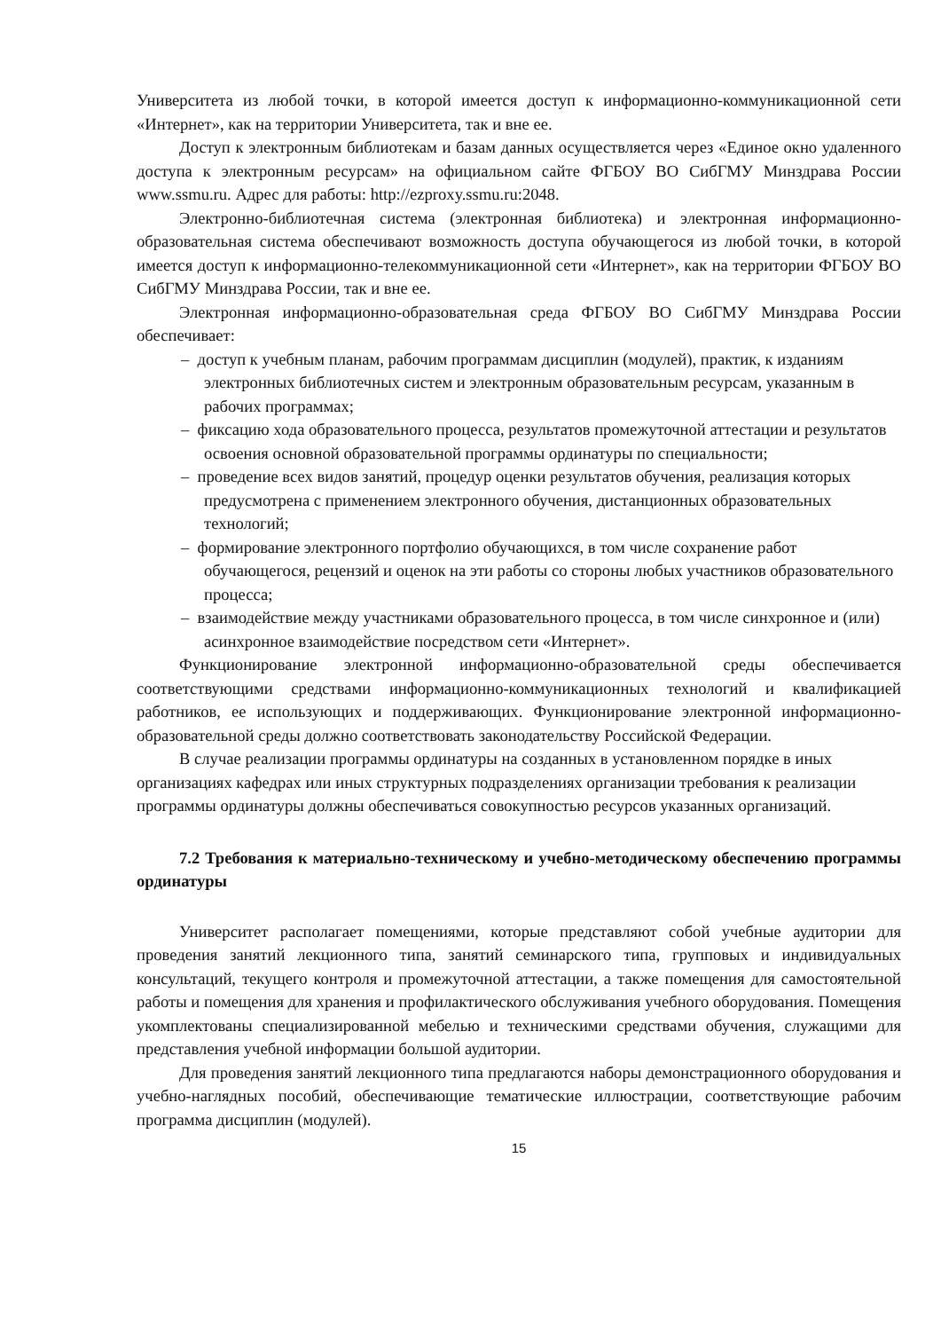Университета из любой точки, в которой имеется доступ к информационно-коммуникационной сети «Интернет», как на территории Университета, так и вне ее.
Доступ к электронным библиотекам и базам данных осуществляется через «Единое окно удаленного доступа к электронным ресурсам» на официальном сайте ФГБОУ ВО СибГМУ Минздрава России www.ssmu.ru. Адрес для работы: http://ezproxy.ssmu.ru:2048.
Электронно-библиотечная система (электронная библиотека) и электронная информационно-образовательная система обеспечивают возможность доступа обучающегося из любой точки, в которой имеется доступ к информационно-телекоммуникационной сети «Интернет», как на территории ФГБОУ ВО СибГМУ Минздрава России, так и вне ее.
Электронная информационно-образовательная среда ФГБОУ ВО СибГМУ Минздрава России обеспечивает:
– доступ к учебным планам, рабочим программам дисциплин (модулей), практик, к изданиям электронных библиотечных систем и электронным образовательным ресурсам, указанным в рабочих программах;
– фиксацию хода образовательного процесса, результатов промежуточной аттестации и результатов освоения основной образовательной программы ординатуры по специальности;
– проведение всех видов занятий, процедур оценки результатов обучения, реализация которых предусмотрена с применением электронного обучения, дистанционных образовательных технологий;
– формирование электронного портфолио обучающихся, в том числе сохранение работ обучающегося, рецензий и оценок на эти работы со стороны любых участников образовательного процесса;
– взаимодействие между участниками образовательного процесса, в том числе синхронное и (или) асинхронное взаимодействие посредством сети «Интернет».
Функционирование электронной информационно-образовательной среды обеспечивается соответствующими средствами информационно-коммуникационных технологий и квалификацией работников, ее использующих и поддерживающих. Функционирование электронной информационно-образовательной среды должно соответствовать законодательству Российской Федерации.
В случае реализации программы ординатуры на созданных в установленном порядке в иных организациях кафедрах или иных структурных подразделениях организации требования к реализации программы ординатуры должны обеспечиваться совокупностью ресурсов указанных организаций.
7.2 Требования к материально-техническому и учебно-методическому обеспечению программы ординатуры
Университет располагает помещениями, которые представляют собой учебные аудитории для проведения занятий лекционного типа, занятий семинарского типа, групповых и индивидуальных консультаций, текущего контроля и промежуточной аттестации, а также помещения для самостоятельной работы и помещения для хранения и профилактического обслуживания учебного оборудования. Помещения укомплектованы специализированной мебелью и техническими средствами обучения, служащими для представления учебной информации большой аудитории.
Для проведения занятий лекционного типа предлагаются наборы демонстрационного оборудования и учебно-наглядных пособий, обеспечивающие тематические иллюстрации, соответствующие рабочим программа дисциплин (модулей).
15